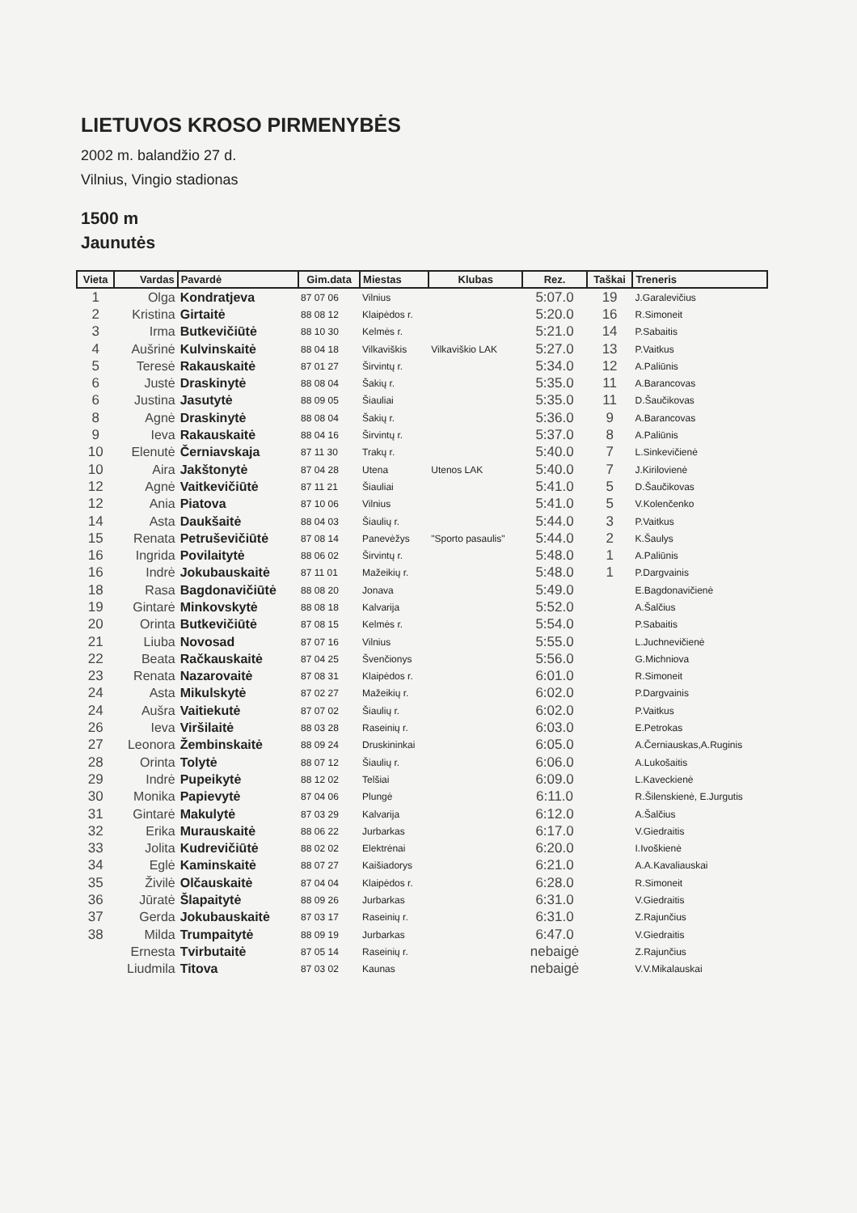LIETUVOS KROSO PIRMENYBĖS
2002 m. balandžio 27 d.
Vilnius, Vingio stadionas
1500 m
Jaunutės
| Vieta | Vardas | Pavardė | Gim.data | Miestas | Klubas | Rez. | Taškai | Treneris |
| --- | --- | --- | --- | --- | --- | --- | --- | --- |
| 1 | Olga | Kondratjeva | 87 07 06 | Vilnius | | 5:07.0 | 19 | J.Garalevičius |
| 2 | Kristina | Girtaitė | 88 08 12 | Klaipėdos r. | | 5:20.0 | 16 | R.Simoneit |
| 3 | Irma | Butkevičiūtė | 88 10 30 | Kelmės r. | | 5:21.0 | 14 | P.Sabaitis |
| 4 | Aušrinė | Kulvinskaitė | 88 04 18 | Vilkaviškis | Vilkaviškio LAK | 5:27.0 | 13 | P.Vaitkus |
| 5 | Teresė | Rakauskaitė | 87 01 27 | Širvintų r. | | 5:34.0 | 12 | A.Paliūnis |
| 6 | Justė | Draskinytė | 88 08 04 | Šakių r. | | 5:35.0 | 11 | A.Barancovas |
| 6 | Justina | Jasutytė | 88 09 05 | Šiauliai | | 5:35.0 | 11 | D.Šaučikovas |
| 8 | Agnė | Draskinytė | 88 08 04 | Šakių r. | | 5:36.0 | 9 | A.Barancovas |
| 9 | Ieva | Rakauskaitė | 88 04 16 | Širvintų r. | | 5:37.0 | 8 | A.Paliūnis |
| 10 | Elenutė | Černiavskaja | 87 11 30 | Trakų r. | | 5:40.0 | 7 | L.Sinkevičienė |
| 10 | Aira | Jakštonytė | 87 04 28 | Utena | Utenos LAK | 5:40.0 | 7 | J.Kirilovienė |
| 12 | Agnė | Vaitkevičiūtė | 87 11 21 | Šiauliai | | 5:41.0 | 5 | D.Šaučikovas |
| 12 | Ania | Piatova | 87 10 06 | Vilnius | | 5:41.0 | 5 | V.Kolenčenko |
| 14 | Asta | Daukšaitė | 88 04 03 | Šiaulių r. | | 5:44.0 | 3 | P.Vaitkus |
| 15 | Renata | Petruševičiūtė | 87 08 14 | Panevėžys | "Sporto pasaulis" | 5:44.0 | 2 | K.Šaulys |
| 16 | Ingrida | Povilaitytė | 88 06 02 | Širvintų r. | | 5:48.0 | 1 | A.Paliūnis |
| 16 | Indrė | Jokubauskaitė | 87 11 01 | Mažeikių r. | | 5:48.0 | 1 | P.Dargvainis |
| 18 | Rasa | Bagdonavičiūtė | 88 08 20 | Jonava | | 5:49.0 | | E.Bagdonavičienė |
| 19 | Gintarė | Minkovskytė | 88 08 18 | Kalvarija | | 5:52.0 | | A.Šalčius |
| 20 | Orinta | Butkevičiūtė | 87 08 15 | Kelmės r. | | 5:54.0 | | P.Sabaitis |
| 21 | Liuba | Novosad | 87 07 16 | Vilnius | | 5:55.0 | | L.Juchnevičienė |
| 22 | Beata | Račkauskaitė | 87 04 25 | Švenčionys | | 5:56.0 | | G.Michniova |
| 23 | Renata | Nazarovaitė | 87 08 31 | Klaipėdos r. | | 6:01.0 | | R.Simoneit |
| 24 | Asta | Mikulskytė | 87 02 27 | Mažeikių r. | | 6:02.0 | | P.Dargvainis |
| 24 | Aušra | Vaitiekutė | 87 07 02 | Šiaulių r. | | 6:02.0 | | P.Vaitkus |
| 26 | Ieva | Viršilaitė | 88 03 28 | Raseinių r. | | 6:03.0 | | E.Petrokas |
| 27 | Leonora | Žembinskaitė | 88 09 24 | Druskininkai | | 6:05.0 | | A.Černiauskas,A.Ruginis |
| 28 | Orinta | Tolytė | 88 07 12 | Šiaulių r. | | 6:06.0 | | A.Lukošaitis |
| 29 | Indrė | Pupeikytė | 88 12 02 | Telšiai | | 6:09.0 | | L.Kaveckienė |
| 30 | Monika | Papievytė | 87 04 06 | Plungė | | 6:11.0 | | R.Šilenskienė, E.Jurgutis |
| 31 | Gintarė | Makulytė | 87 03 29 | Kalvarija | | 6:12.0 | | A.Šalčius |
| 32 | Erika | Murauskaitė | 88 06 22 | Jurbarkas | | 6:17.0 | | V.Giedraitis |
| 33 | Jolita | Kudrevičiūtė | 88 02 02 | Elektrėnai | | 6:20.0 | | I.Ivoškienė |
| 34 | Eglė | Kaminskaitė | 88 07 27 | Kaišiadorys | | 6:21.0 | | A.A.Kavaliauskai |
| 35 | Živilė | Olčauskaitė | 87 04 04 | Klaipėdos r. | | 6:28.0 | | R.Simoneit |
| 36 | Jūratė | Šlapaitytė | 88 09 26 | Jurbarkas | | 6:31.0 | | V.Giedraitis |
| 37 | Gerda | Jokubauskaitė | 87 03 17 | Raseinių r. | | 6:31.0 | | Z.Rajunčius |
| 38 | Milda | Trumpaitytė | 88 09 19 | Jurbarkas | | 6:47.0 | | V.Giedraitis |
| | Ernesta | Tvirbutaitė | 87 05 14 | Raseinių r. | | nebaigė | | Z.Rajunčius |
| | Liudmila | Titova | 87 03 02 | Kaunas | | nebaigė | | V.V.Mikalauskai |